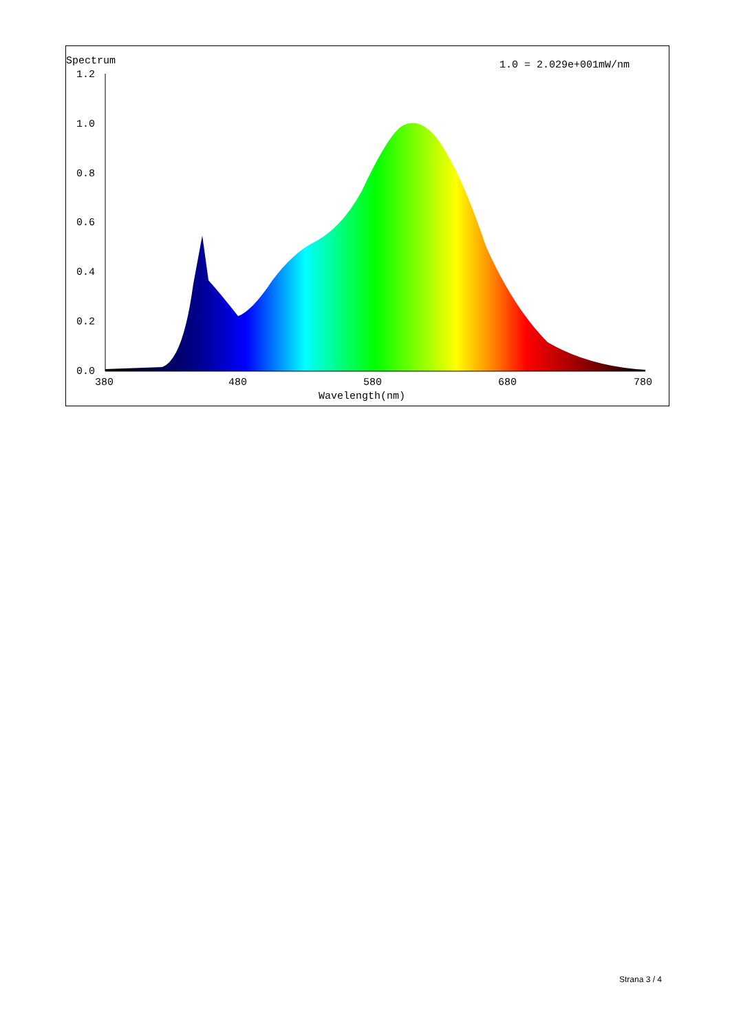Spectrum
1.0 = 2.029e+001mW/nm
1.2
1.0
0.8
0.6
0.4
0.2
0.0
380
480
580
680
780
Wavelength(nm)
Strana 3 / 4